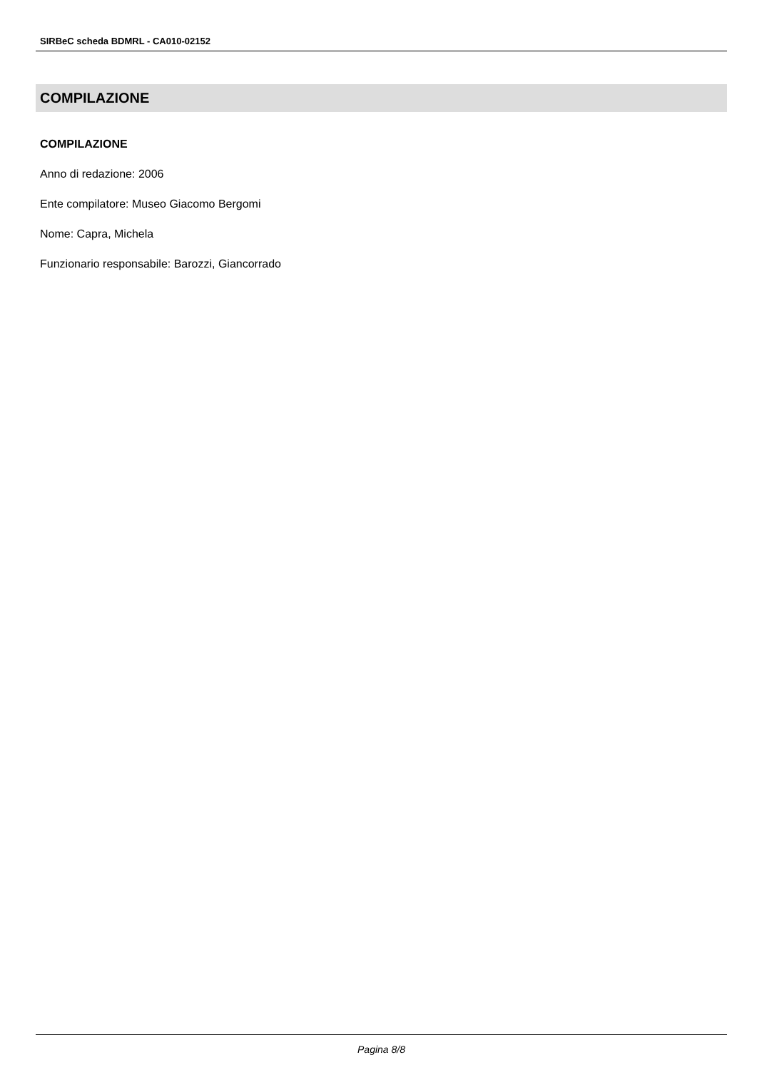SIRBeC scheda BDMRL - CA010-02152
COMPILAZIONE
COMPILAZIONE
Anno di redazione: 2006
Ente compilatore: Museo Giacomo Bergomi
Nome: Capra, Michela
Funzionario responsabile: Barozzi, Giancorrado
Pagina 8/8